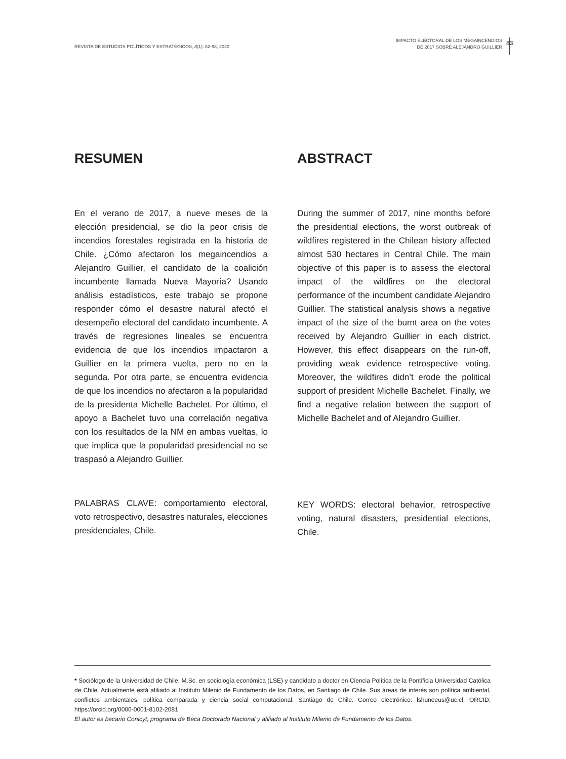REVISTA DE ESTUDIOS POLÍTICOS Y ESTRATÉGICOS, 8(1): 82-98, 2020
IMPACTO ELECTORAL DE LOS MEGAINCENDIOS
DE 2017 SOBRE ALEJANDRO GUILLIER
83
RESUMEN
En el verano de 2017, a nueve meses de la elección presidencial, se dio la peor crisis de incendios forestales registrada en la historia de Chile. ¿Cómo afectaron los megaincendios a Alejandro Guillier, el candidato de la coalición incumbente llamada Nueva Mayoría? Usando análisis estadísticos, este trabajo se propone responder cómo el desastre natural afectó el desempeño electoral del candidato incumbente. A través de regresiones lineales se encuentra evidencia de que los incendios impactaron a Guillier en la primera vuelta, pero no en la segunda. Por otra parte, se encuentra evidencia de que los incendios no afectaron a la popularidad de la presidenta Michelle Bachelet. Por último, el apoyo a Bachelet tuvo una correlación negativa con los resultados de la NM en ambas vueltas, lo que implica que la popularidad presidencial no se traspasó a Alejandro Guillier.
PALABRAS CLAVE: comportamiento electoral, voto retrospectivo, desastres naturales, elecciones presidenciales, Chile.
ABSTRACT
During the summer of 2017, nine months before the presidential elections, the worst outbreak of wildfires registered in the Chilean history affected almost 530 hectares in Central Chile. The main objective of this paper is to assess the electoral impact of the wildfires on the electoral performance of the incumbent candidate Alejandro Guillier. The statistical analysis shows a negative impact of the size of the burnt area on the votes received by Alejandro Guillier in each district. However, this effect disappears on the run-off, providing weak evidence retrospective voting. Moreover, the wildfires didn’t erode the political support of president Michelle Bachelet. Finally, we find a negative relation between the support of Michelle Bachelet and of Alejandro Guillier.
KEY WORDS: electoral behavior, retrospective voting, natural disasters, presidential elections, Chile.
* Sociólogo de la Universidad de Chile, M.Sc. en sociología económica (LSE) y candidato a doctor en Ciencia Política de la Pontificia Universidad Católica de Chile. Actualmente está afiliado al Instituto Milenio de Fundamento de los Datos, en Santiago de Chile. Sus áreas de interés son política ambiental, conflictos ambientales, política comparada y ciencia social computacional. Santiago de Chile. Correo electrónico: lshuneeus@uc.cl. ORCID: https://orcid.org/0000-0001-8102-2081
El autor es becario Conicyt, programa de Beca Doctorado Nacional y afiliado al Instituto Milenio de Fundamento de los Datos.